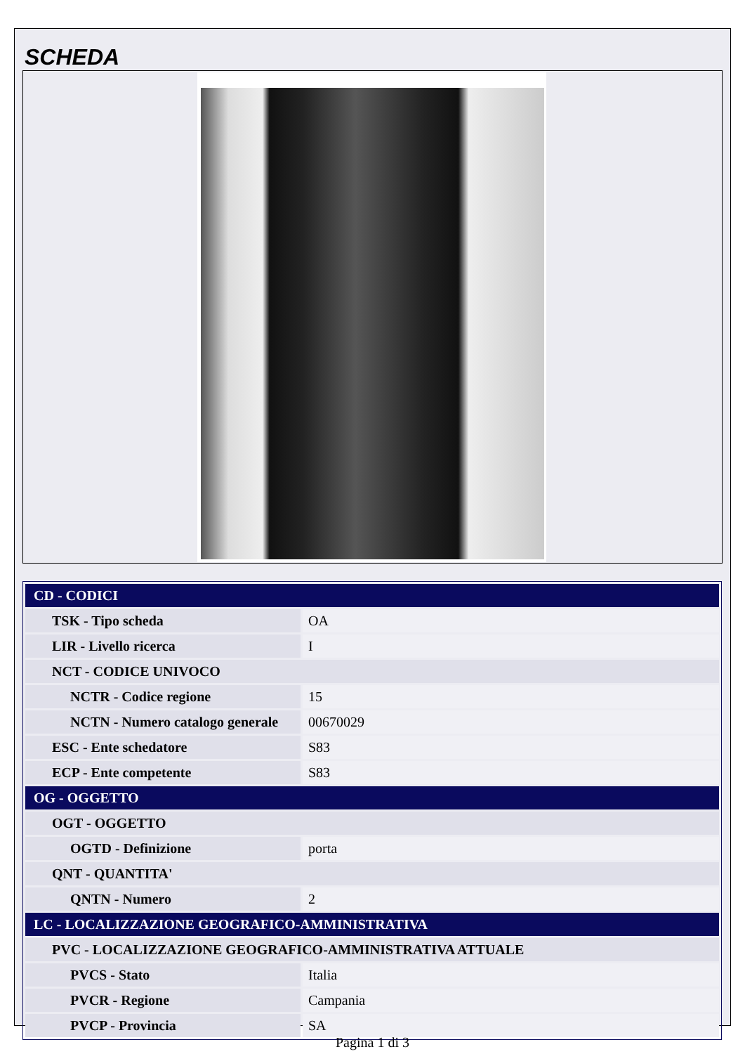SCHEDA
| CD - CODICI | |
| TSK - Tipo scheda | OA |
| LIR - Livello ricerca | I |
| NCT - CODICE UNIVOCO | |
| NCTR - Codice regione | 15 |
| NCTN - Numero catalogo generale | 00670029 |
| ESC - Ente schedatore | S83 |
| ECP - Ente competente | S83 |
| OG - OGGETTO | |
| OGT - OGGETTO | |
| OGTD - Definizione | porta |
| QNT - QUANTITA' | |
| QNTN - Numero | 2 |
| LC - LOCALIZZAZIONE GEOGRAFICO-AMMINISTRATIVA | |
| PVC - LOCALIZZAZIONE GEOGRAFICO-AMMINISTRATIVA ATTUALE | |
| PVCS - Stato | Italia |
| PVCR - Regione | Campania |
| PVCP - Provincia | SA |
Pagina 1 di 3